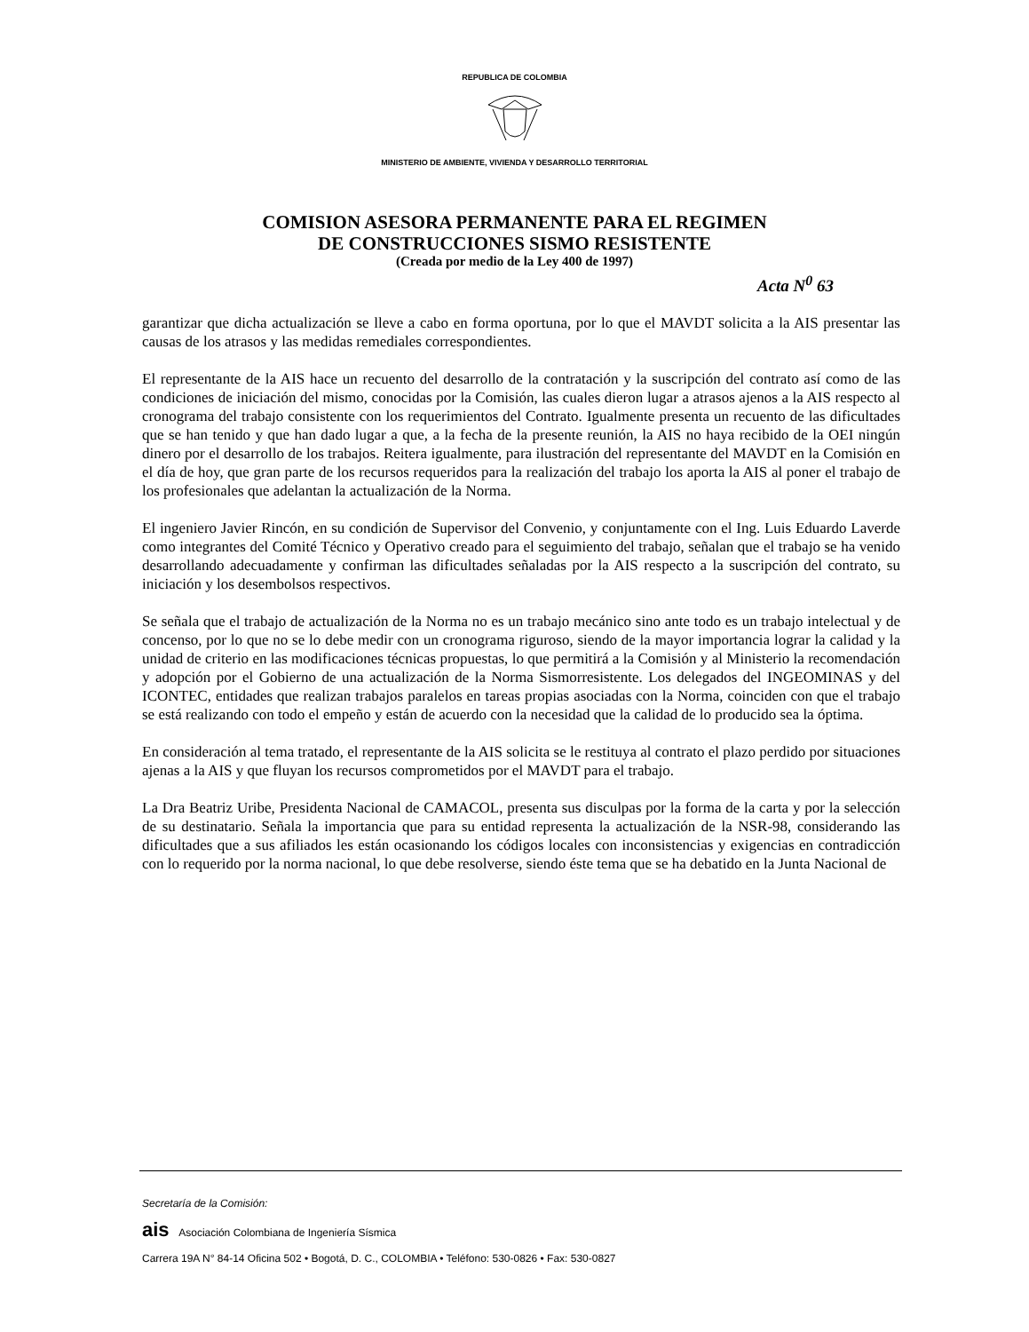REPUBLICA DE COLOMBIA
MINISTERIO DE AMBIENTE, VIVIENDA Y DESARROLLO TERRITORIAL
COMISION ASESORA PERMANENTE PARA EL REGIMEN
DE CONSTRUCCIONES SISMO RESISTENTE
(Creada por medio de la Ley 400 de 1997)
Acta N<sup>0</sup> 63
garantizar que dicha actualización se lleve a cabo en forma oportuna, por lo que el MAVDT solicita a la AIS presentar las causas de los atrasos y las medidas remediales correspondientes.
El representante de la AIS hace un recuento del desarrollo de la contratación y la suscripción del contrato así como de las condiciones de iniciación del mismo, conocidas por la Comisión, las cuales dieron lugar a atrasos ajenos a la AIS respecto al cronograma del trabajo consistente con los requerimientos del Contrato. Igualmente presenta un recuento de las dificultades que se han tenido y que han dado lugar a que, a la fecha de la presente reunión, la AIS no haya recibido de la OEI ningún dinero por el desarrollo de los trabajos. Reitera igualmente, para ilustración del representante del MAVDT en la Comisión en el día de hoy, que gran parte de los recursos requeridos para la realización del trabajo los aporta la AIS al poner el trabajo de los profesionales que adelantan la actualización de la Norma.
El ingeniero Javier Rincón, en su condición de Supervisor del Convenio, y conjuntamente con el Ing. Luis Eduardo Laverde como integrantes del Comité Técnico y Operativo creado para el seguimiento del trabajo, señalan que el trabajo se ha venido desarrollando adecuadamente y confirman las dificultades señaladas por la AIS respecto a la suscripción del contrato, su iniciación y los desembolsos respectivos.
Se señala que el trabajo de actualización de la Norma no es un trabajo mecánico sino ante todo es un trabajo intelectual y de concenso, por lo que no se lo debe medir con un cronograma riguroso, siendo de la mayor importancia lograr la calidad y la unidad de criterio en las modificaciones técnicas propuestas, lo que permitirá a la Comisión y al Ministerio la recomendación y adopción por el Gobierno de una actualización de la Norma Sismorresistente. Los delegados del INGEOMINAS y del ICONTEC, entidades que realizan trabajos paralelos en tareas propias asociadas con la Norma, coinciden con que el trabajo se está realizando con todo el empeño y están de acuerdo con la necesidad que la calidad de lo producido sea la óptima.
En consideración al tema tratado, el representante de la AIS solicita se le restituya al contrato el plazo perdido por situaciones ajenas a la AIS y que fluyan los recursos comprometidos por el MAVDT para el trabajo.
La Dra Beatriz Uribe, Presidenta Nacional de CAMACOL, presenta sus disculpas por la forma de la carta y por la selección de su destinatario. Señala la importancia que para su entidad representa la actualización de la NSR-98, considerando las dificultades que a sus afiliados les están ocasionando los códigos locales con inconsistencias y exigencias en contradicción con lo requerido por la norma nacional, lo que debe resolverse, siendo éste tema que se ha debatido en la Junta Nacional de
Secretaría de la Comisión:
ais Asociación Colombiana de Ingeniería Sísmica
Carrera 19A N° 84-14 Oficina 502 • Bogotá, D. C., COLOMBIA • Teléfono: 530-0826 • Fax: 530-0827